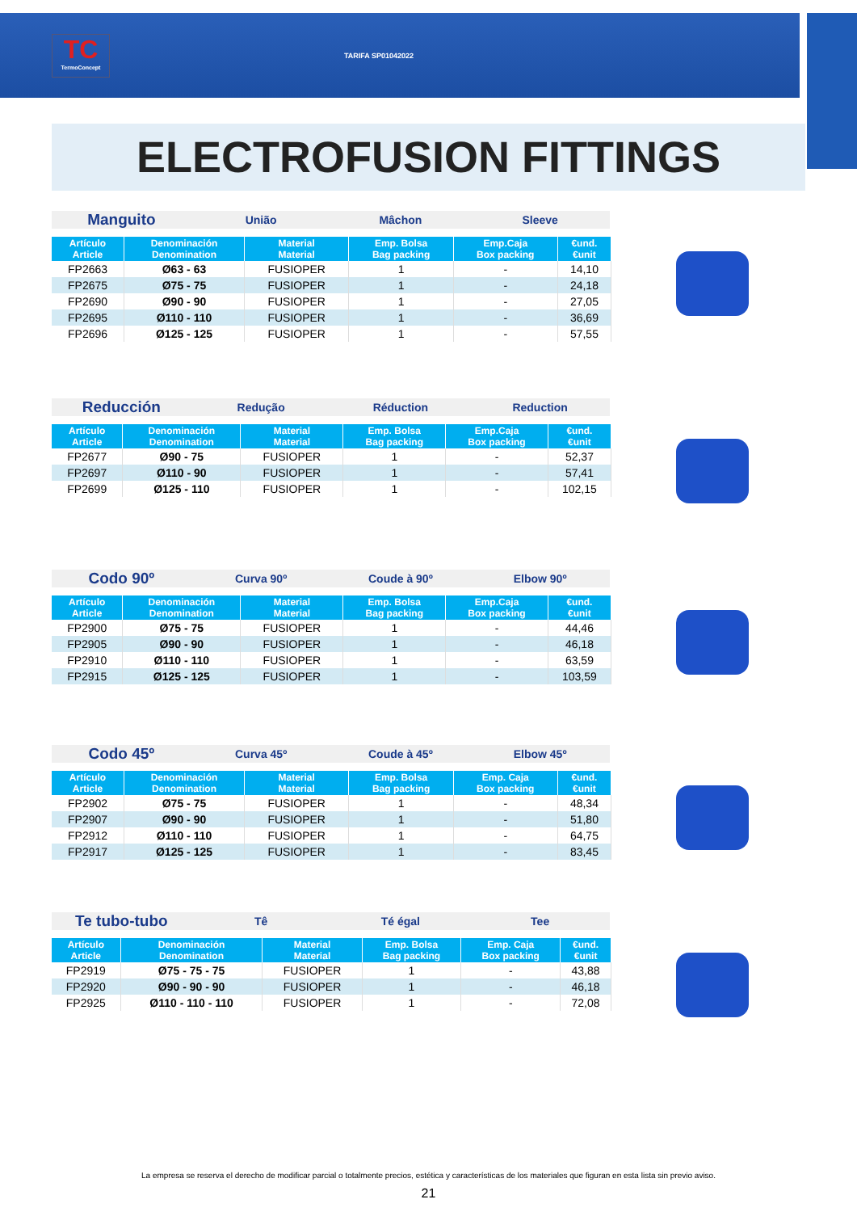TC
TermoConcept
TARIFA SP01042022
ELECTROFUSION FITTINGS
Manguito União Mâchon Sleeve
| Artículo Article | Denominación Denomination | Material Material | Emp. Bolsa Bag packing | Emp.Caja Box packing | €und. €unit |
| --- | --- | --- | --- | --- | --- |
| FP2663 | Ø63 - 63 | FUSIOPER | 1 | - | 14,10 |
| FP2675 | Ø75 - 75 | FUSIOPER | 1 | - | 24,18 |
| FP2690 | Ø90 - 90 | FUSIOPER | 1 | - | 27,05 |
| FP2695 | Ø110 - 110 | FUSIOPER | 1 | - | 36,69 |
| FP2696 | Ø125 - 125 | FUSIOPER | 1 | - | 57,55 |
Reducción Redução Réduction Reduction
| Artículo Article | Denominación Denomination | Material Material | Emp. Bolsa Bag packing | Emp.Caja Box packing | €und. €unit |
| --- | --- | --- | --- | --- | --- |
| FP2677 | Ø90 - 75 | FUSIOPER | 1 | - | 52,37 |
| FP2697 | Ø110 - 90 | FUSIOPER | 1 | - | 57,41 |
| FP2699 | Ø125 - 110 | FUSIOPER | 1 | - | 102,15 |
Codo 90º Curva 90º Coude à 90º Elbow 90º
| Artículo Article | Denominación Denomination | Material Material | Emp. Bolsa Bag packing | Emp.Caja Box packing | €und. €unit |
| --- | --- | --- | --- | --- | --- |
| FP2900 | Ø75 - 75 | FUSIOPER | 1 | - | 44,46 |
| FP2905 | Ø90 - 90 | FUSIOPER | 1 | - | 46,18 |
| FP2910 | Ø110 - 110 | FUSIOPER | 1 | - | 63,59 |
| FP2915 | Ø125 - 125 | FUSIOPER | 1 | - | 103,59 |
Codo 45º Curva 45º Coude à 45º Elbow 45º
| Artículo Article | Denominación Denomination | Material Material | Emp. Bolsa Bag packing | Emp. Caja Box packing | €und. €unit |
| --- | --- | --- | --- | --- | --- |
| FP2902 | Ø75 - 75 | FUSIOPER | 1 | - | 48,34 |
| FP2907 | Ø90 - 90 | FUSIOPER | 1 | - | 51,80 |
| FP2912 | Ø110 - 110 | FUSIOPER | 1 | - | 64,75 |
| FP2917 | Ø125 - 125 | FUSIOPER | 1 | - | 83,45 |
Te tubo-tubo Tê Té égal Tee
| Artículo Article | Denominación Denomination | Material Material | Emp. Bolsa Bag packing | Emp. Caja Box packing | €und. €unit |
| --- | --- | --- | --- | --- | --- |
| FP2919 | Ø75 - 75 - 75 | FUSIOPER | 1 | - | 43,88 |
| FP2920 | Ø90 - 90 - 90 | FUSIOPER | 1 | - | 46,18 |
| FP2925 | Ø110 - 110 - 110 | FUSIOPER | 1 | - | 72,08 |
La empresa se reserva el derecho de modificar parcial o totalmente precios, estética y características de los materiales que figuran en esta lista sin previo aviso.
21